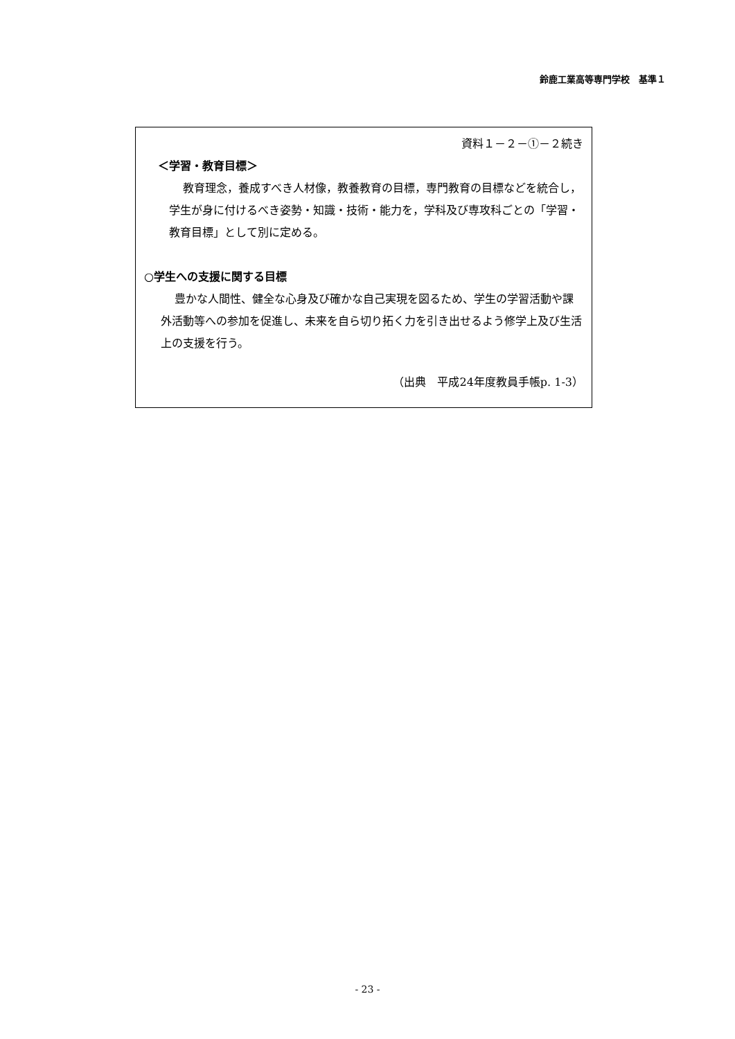鈴鹿工業高等専門学校　基準１
資料１－２－①－２続き
＜学習・教育目標＞
教育理念，養成すべき人材像，教養教育の目標，専門教育の目標などを統合し，学生が身に付けるべき姿勢・知識・技術・能力を，学科及び専攻科ごとの「学習・教育目標」として別に定める。
○学生への支援に関する目標
豊かな人間性、健全な心身及び確かな自己実現を図るため、学生の学習活動や課外活動等への参加を促進し、未来を自ら切り拓く力を引き出せるよう修学上及び生活上の支援を行う。
（出典　平成24年度教員手帳p. 1-3）
- 23 -